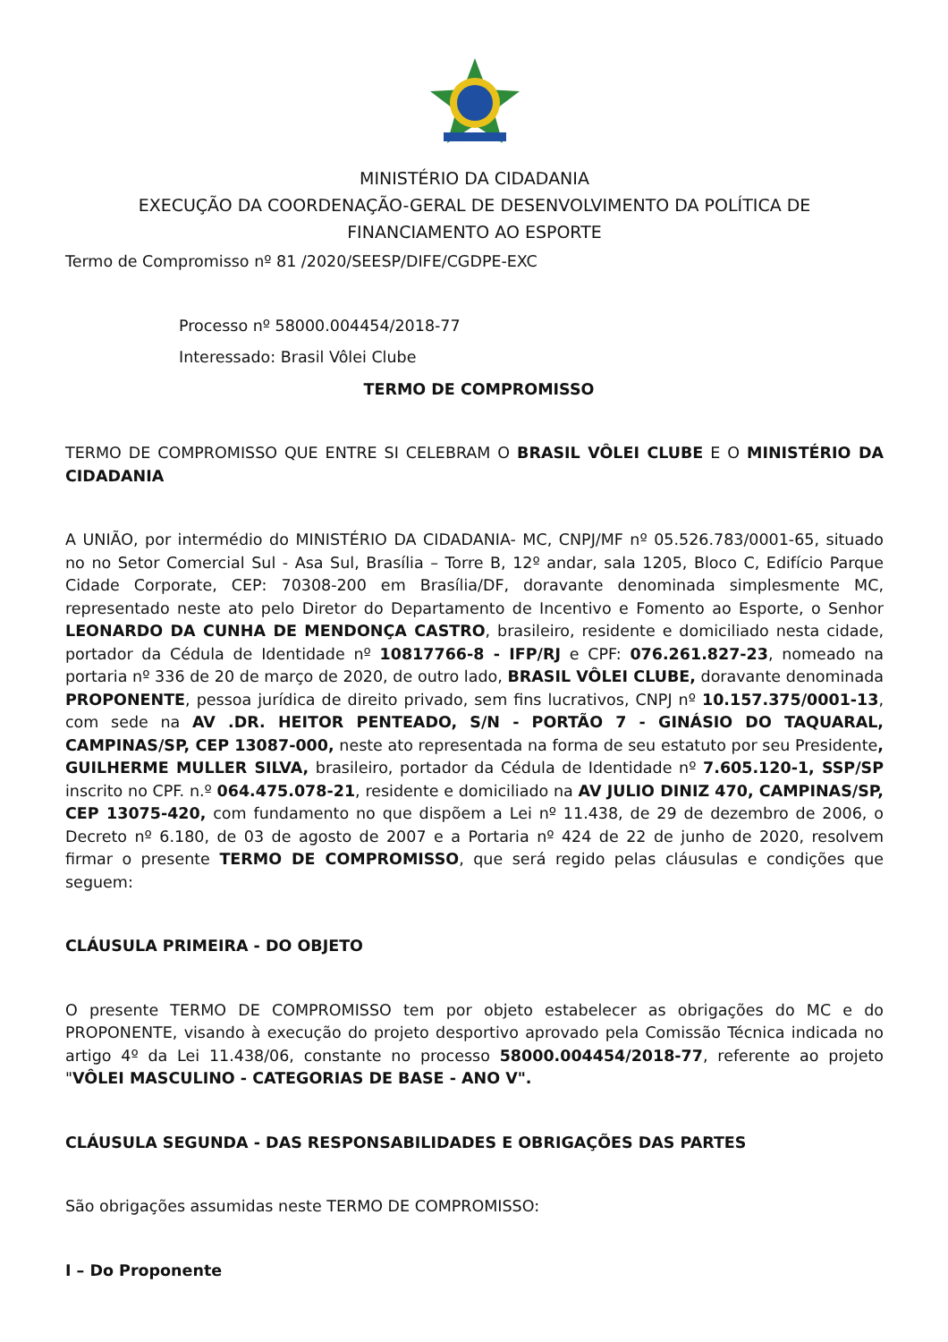MINISTÉRIO DA CIDADANIA
EXECUÇÃO DA COORDENAÇÃO-GERAL DE DESENVOLVIMENTO DA POLÍTICA DE FINANCIAMENTO AO ESPORTE
Termo de Compromisso nº 81 /2020/SEESP/DIFE/CGDPE-EXC
Processo nº 58000.004454/2018-77
Interessado: Brasil Vôlei Clube
TERMO DE COMPROMISSO
TERMO DE COMPROMISSO QUE ENTRE SI CELEBRAM O BRASIL VÔLEI CLUBE E O MINISTÉRIO DA CIDADANIA
A UNIÃO, por intermédio do MINISTÉRIO DA CIDADANIA- MC, CNPJ/MF nº 05.526.783/0001-65, situado no no Setor Comercial Sul - Asa Sul, Brasília – Torre B, 12º andar, sala 1205, Bloco C, Edifício Parque Cidade Corporate, CEP: 70308-200 em Brasília/DF, doravante denominada simplesmente MC, representado neste ato pelo Diretor do Departamento de Incentivo e Fomento ao Esporte, o Senhor LEONARDO DA CUNHA DE MENDONÇA CASTRO, brasileiro, residente e domiciliado nesta cidade, portador da Cédula de Identidade nº 10817766-8 - IFP/RJ e CPF: 076.261.827-23, nomeado na portaria nº 336 de 20 de março de 2020, de outro lado, BRASIL VÔLEI CLUBE, doravante denominada PROPONENTE, pessoa jurídica de direito privado, sem fins lucrativos, CNPJ nº 10.157.375/0001-13, com sede na AV .DR. HEITOR PENTEADO, S/N - PORTÃO 7 - GINÁSIO DO TAQUARAL, CAMPINAS/SP, CEP 13087-000, neste ato representada na forma de seu estatuto por seu Presidente, GUILHERME MULLER SILVA, brasileiro, portador da Cédula de Identidade nº 7.605.120-1, SSP/SP inscrito no CPF. n.º 064.475.078-21, residente e domiciliado na AV JULIO DINIZ 470, CAMPINAS/SP, CEP 13075-420, com fundamento no que dispõem a Lei nº 11.438, de 29 de dezembro de 2006, o Decreto nº 6.180, de 03 de agosto de 2007 e a Portaria nº 424 de 22 de junho de 2020, resolvem firmar o presente TERMO DE COMPROMISSO, que será regido pelas cláusulas e condições que seguem:
CLÁUSULA PRIMEIRA - DO OBJETO
O presente TERMO DE COMPROMISSO tem por objeto estabelecer as obrigações do MC e do PROPONENTE, visando à execução do projeto desportivo aprovado pela Comissão Técnica indicada no artigo 4º da Lei 11.438/06, constante no processo 58000.004454/2018-77, referente ao projeto "VÔLEI MASCULINO - CATEGORIAS DE BASE - ANO V".
CLÁUSULA SEGUNDA - DAS RESPONSABILIDADES E OBRIGAÇÕES DAS PARTES
São obrigações assumidas neste TERMO DE COMPROMISSO:
I – Do Proponente